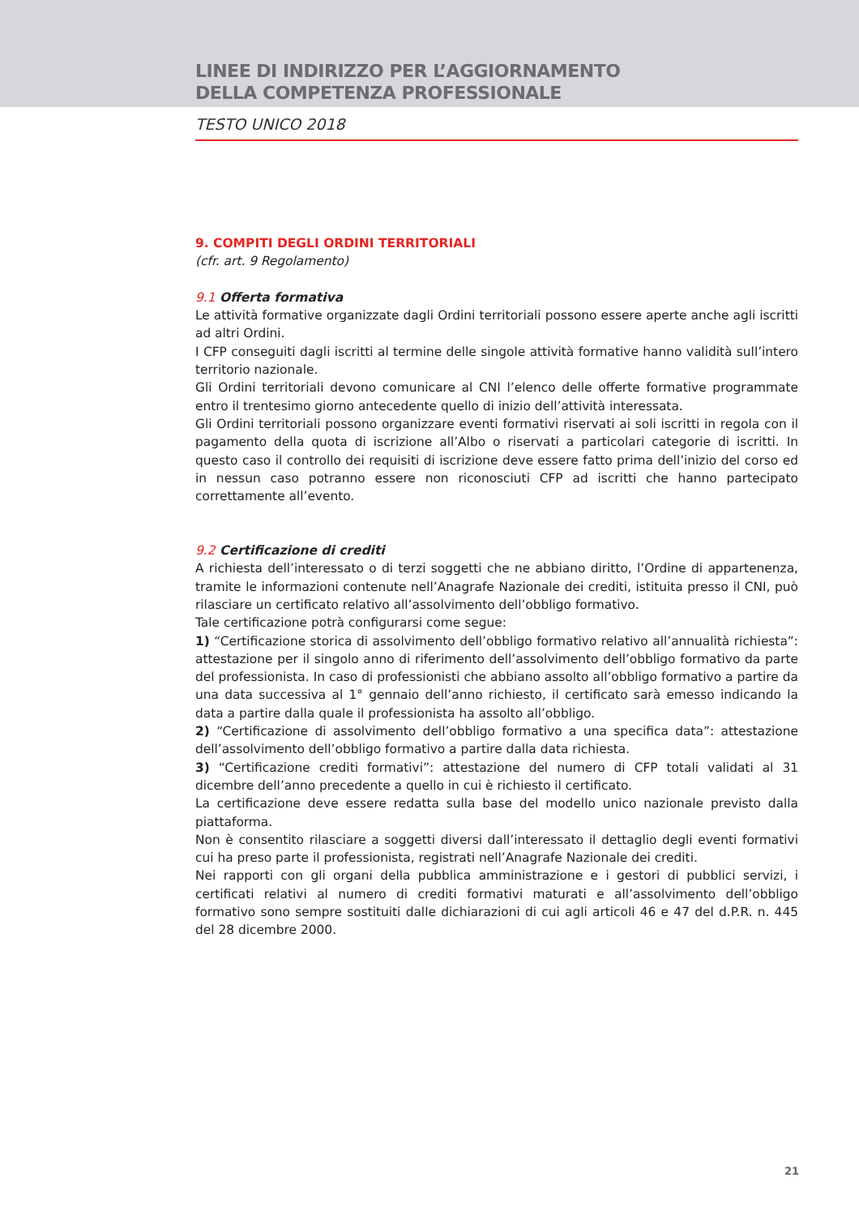LINEE DI INDIRIZZO PER L’AGGIORNAMENTO
DELLA COMPETENZA PROFESSIONALE
TESTO UNICO 2018
9. COMPITI DEGLI ORDINI TERRITORIALI
(cfr. art. 9 Regolamento)
9.1 Offerta formativa
Le attività formative organizzate dagli Ordini territoriali possono essere aperte anche agli iscritti ad altri Ordini.
I CFP conseguiti dagli iscritti al termine delle singole attività formative hanno validità sull’intero territorio nazionale.
Gli Ordini territoriali devono comunicare al CNI l’elenco delle offerte formative programmate entro il trentesimo giorno antecedente quello di inizio dell’attività interessata.
Gli Ordini territoriali possono organizzare eventi formativi riservati ai soli iscritti in regola con il pagamento della quota di iscrizione all’Albo o riservati a particolari categorie di iscritti. In questo caso il controllo dei requisiti di iscrizione deve essere fatto prima dell’inizio del corso ed in nessun caso potranno essere non riconosciuti CFP ad iscritti che hanno partecipato correttamente all’evento.
9.2 Certificazione di crediti
A richiesta dell’interessato o di terzi soggetti che ne abbiano diritto, l’Ordine di appartenenza, tramite le informazioni contenute nell’Anagrafe Nazionale dei crediti, istituita presso il CNI, può rilasciare un certificato relativo all’assolvimento dell’obbligo formativo.
Tale certificazione potrà configurarsi come segue:
1) “Certificazione storica di assolvimento dell’obbligo formativo relativo all’annualità richiesta”: attestazione per il singolo anno di riferimento dell’assolvimento dell’obbligo formativo da parte del professionista. In caso di professionisti che abbiano assolto all’obbligo formativo a partire da una data successiva al 1° gennaio dell’anno richiesto, il certificato sarà emesso indicando la data a partire dalla quale il professionista ha assolto all’obbligo.
2) “Certificazione di assolvimento dell’obbligo formativo a una specifica data”: attestazione dell’assolvimento dell’obbligo formativo a partire dalla data richiesta.
3) “Certificazione crediti formativi”: attestazione del numero di CFP totali validati al 31 dicembre dell’anno precedente a quello in cui è richiesto il certificato.
La certificazione deve essere redatta sulla base del modello unico nazionale previsto dalla piattaforma.
Non è consentito rilasciare a soggetti diversi dall’interessato il dettaglio degli eventi formativi cui ha preso parte il professionista, registrati nell’Anagrafe Nazionale dei crediti.
Nei rapporti con gli organi della pubblica amministrazione e i gestori di pubblici servizi, i certificati relativi al numero di crediti formativi maturati e all’assolvimento dell’obbligo formativo sono sempre sostituiti dalle dichiarazioni di cui agli articoli 46 e 47 del d.P.R. n. 445 del 28 dicembre 2000.
21